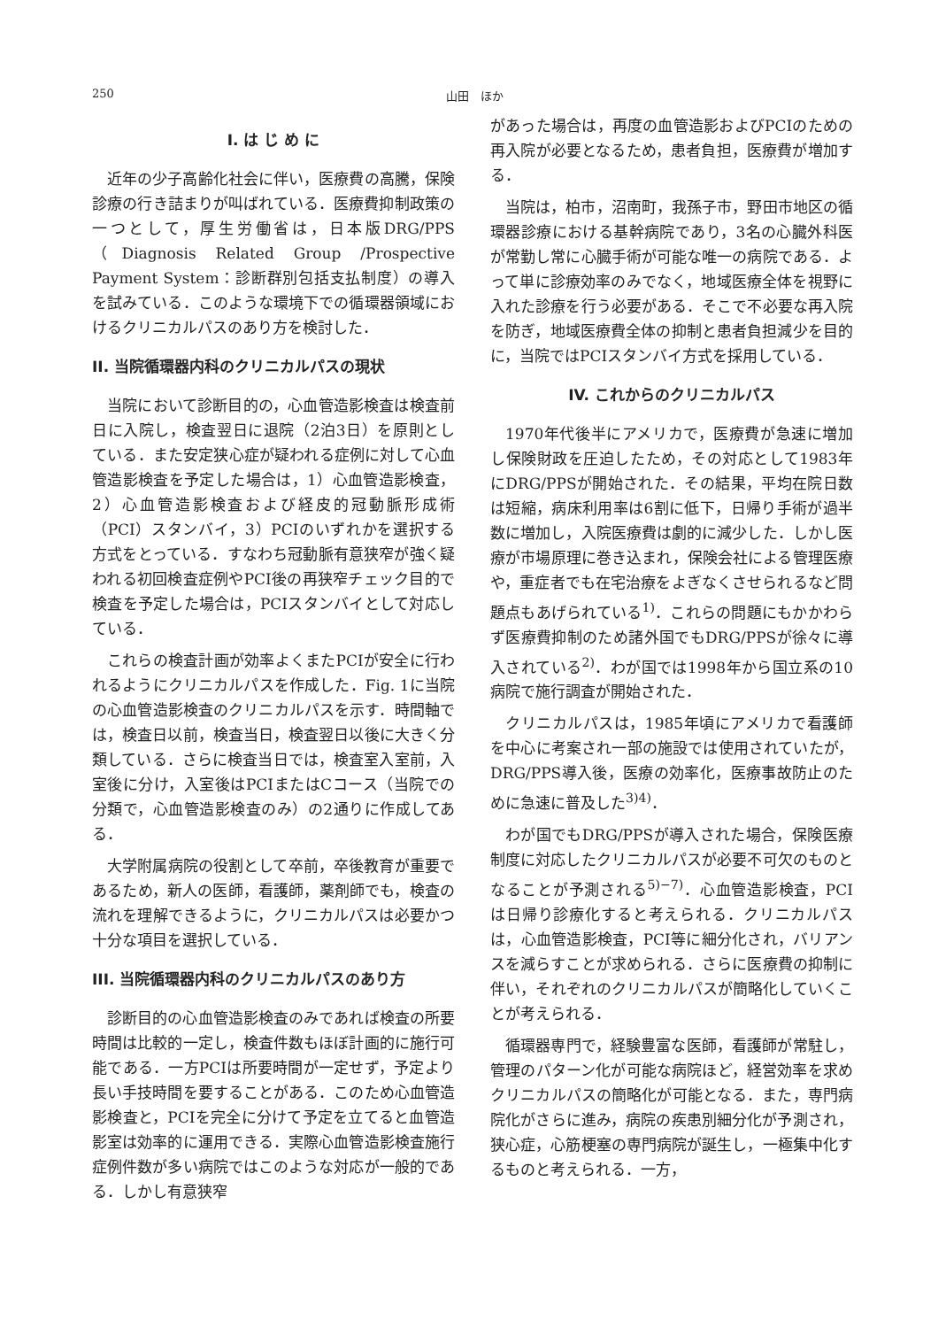250 山田　ほか
I. は じ め に
近年の少子高齢化社会に伴い，医療費の高騰，保険診療の行き詰まりが叫ばれている．医療費抑制政策の一つとして，厚生労働省は，日本版DRG/PPS（Diagnosis Related Group /Prospective Payment System：診断群別包括支払制度）の導入を試みている．このような環境下での循環器領域におけるクリニカルパスのあり方を検討した．
II. 当院循環器内科のクリニカルパスの現状
当院において診断目的の，心血管造影検査は検査前日に入院し，検査翌日に退院（2泊3日）を原則としている．また安定狭心症が疑われる症例に対して心血管造影検査を予定した場合は，1）心血管造影検査，2）心血管造影検査および経皮的冠動脈形成術（PCI）スタンバイ，3）PCIのいずれかを選択する方式をとっている．すなわち冠動脈有意狭窄が強く疑われる初回検査症例やPCI後の再狭窄チェック目的で検査を予定した場合は，PCIスタンバイとして対応している．
これらの検査計画が効率よくまたPCIが安全に行われるようにクリニカルパスを作成した．Fig. 1に当院の心血管造影検査のクリニカルパスを示す．時間軸では，検査日以前，検査当日，検査翌日以後に大きく分類している．さらに検査当日では，検査室入室前，入室後に分け，入室後はPCIまたはCコース（当院での分類で，心血管造影検査のみ）の2通りに作成してある．
大学附属病院の役割として卒前，卒後教育が重要であるため，新人の医師，看護師，薬剤師でも，検査の流れを理解できるように，クリニカルパスは必要かつ十分な項目を選択している．
III. 当院循環器内科のクリニカルパスのあり方
診断目的の心血管造影検査のみであれば検査の所要時間は比較的一定し，検査件数もほぼ計画的に施行可能である．一方PCIは所要時間が一定せず，予定より長い手技時間を要することがある．このため心血管造影検査と，PCIを完全に分けて予定を立てると血管造影室は効率的に運用できる．実際心血管造影検査施行症例件数が多い病院ではこのような対応が一般的である．しかし有意狭窄
があった場合は，再度の血管造影およびPCIのための再入院が必要となるため，患者負担，医療費が増加する．
当院は，柏市，沼南町，我孫子市，野田市地区の循環器診療における基幹病院であり，3名の心臓外科医が常勤し常に心臓手術が可能な唯一の病院である．よって単に診療効率のみでなく，地域医療全体を視野に入れた診療を行う必要がある．そこで不必要な再入院を防ぎ，地域医療費全体の抑制と患者負担減少を目的に，当院ではPCIスタンバイ方式を採用している．
IV. これからのクリニカルパス
1970年代後半にアメリカで，医療費が急速に増加し保険財政を圧迫したため，その対応として1983年にDRG/PPSが開始された．その結果，平均在院日数は短縮，病床利用率は6割に低下，日帰り手術が過半数に増加し，入院医療費は劇的に減少した．しかし医療が市場原理に巻き込まれ，保険会社による管理医療や，重症者でも在宅治療をよぎなくさせられるなど問題点もあげられている<sup>1)</sup>．これらの問題にもかかわらず医療費抑制のため諸外国でもDRG/PPSが徐々に導入されている<sup>2)</sup>．わが国では1998年から国立系の10病院で施行調査が開始された．
クリニカルパスは，1985年頃にアメリカで看護師を中心に考案され一部の施設では使用されていたが，DRG/PPS導入後，医療の効率化，医療事故防止のために急速に普及した<sup>3)4)</sup>．
わが国でもDRG/PPSが導入された場合，保険医療制度に対応したクリニカルパスが必要不可欠のものとなることが予測される<sup>5)−7)</sup>．心血管造影検査，PCIは日帰り診療化すると考えられる．クリニカルパスは，心血管造影検査，PCI等に細分化され，バリアンスを減らすことが求められる．さらに医療費の抑制に伴い，それぞれのクリニカルパスが簡略化していくことが考えられる．
循環器専門で，経験豊富な医師，看護師が常駐し，管理のパターン化が可能な病院ほど，経営効率を求めクリニカルパスの簡略化が可能となる．また，専門病院化がさらに進み，病院の疾患別細分化が予測され，狭心症，心筋梗塞の専門病院が誕生し，一極集中化するものと考えられる．一方，